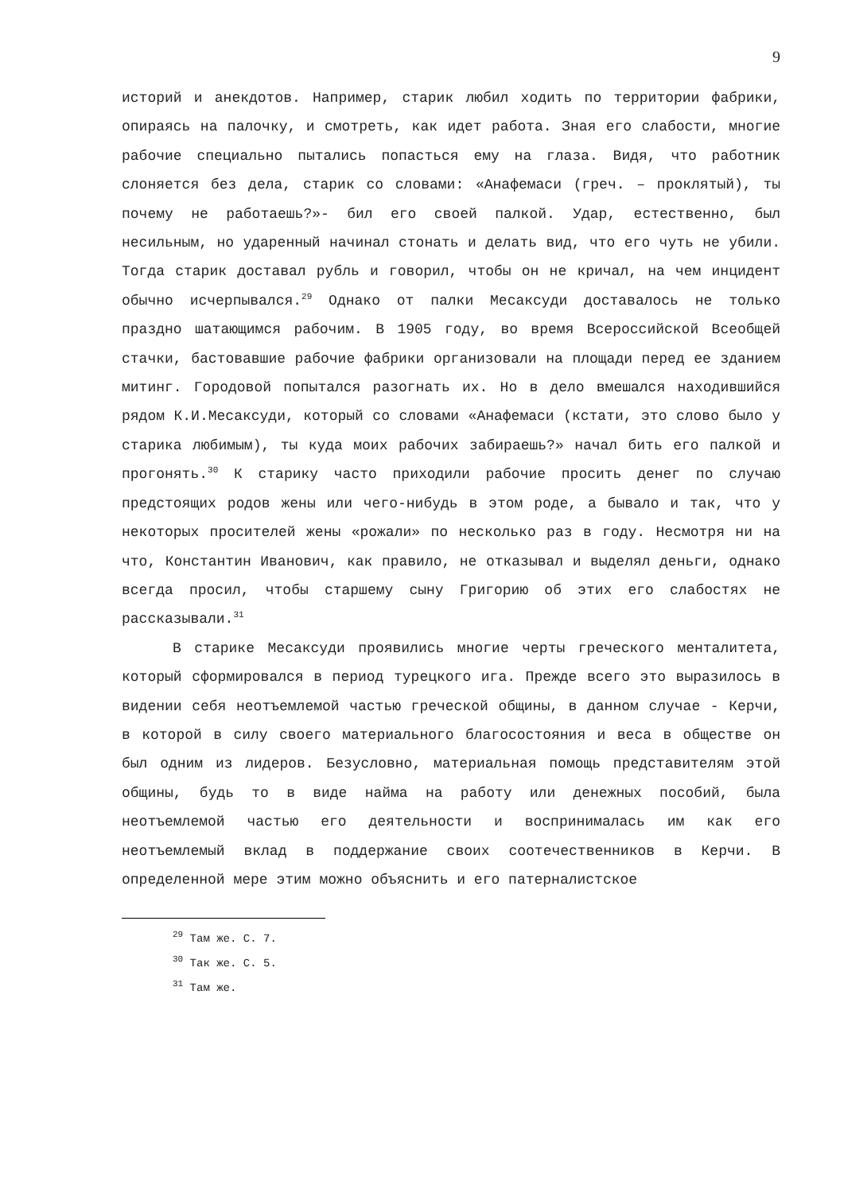9
историй и анекдотов. Например, старик любил ходить по территории фабрики, опираясь на палочку, и смотреть, как идет работа. Зная его слабости, многие рабочие специально пытались попасться ему на глаза. Видя, что работник слоняется без дела, старик со словами: «Анафемаси (греч. – проклятый), ты почему не работаешь?»- бил его своей палкой. Удар, естественно, был несильным, но ударенный начинал стонать и делать вид, что его чуть не убили. Тогда старик доставал рубль и говорил, чтобы он не кричал, на чем инцидент обычно исчерпывался.<sup>29</sup> Однако от палки Месаксуди доставалось не только праздно шатающимся рабочим. В 1905 году, во время Всероссийской Всеобщей стачки, бастовавшие рабочие фабрики организовали на площади перед ее зданием митинг. Городовой попытался разогнать их. Но в дело вмешался находившийся рядом К.И.Месаксуди, который со словами «Анафемаси (кстати, это слово было у старика любимым), ты куда моих рабочих забираешь?» начал бить его палкой и прогонять.<sup>30</sup> К старику часто приходили рабочие просить денег по случаю предстоящих родов жены или чего-нибудь в этом роде, а бывало и так, что у некоторых просителей жены «рожали» по несколько раз в году. Несмотря ни на что, Константин Иванович, как правило, не отказывал и выделял деньги, однако всегда просил, чтобы старшему сыну Григорию об этих его слабостях не рассказывали.<sup>31</sup>
В старике Месаксуди проявились многие черты греческого менталитета, который сформировался в период турецкого ига. Прежде всего это выразилось в видении себя неотъемлемой частью греческой общины, в данном случае - Керчи, в которой в силу своего материального благосостояния и веса в обществе он был одним из лидеров. Безусловно, материальная помощь представителям этой общины, будь то в виде найма на работу или денежных пособий, была неотъемлемой частью его деятельности и воспринималась им как его неотъемлемый вклад в поддержание своих соотечественников в Керчи. В определенной мере этим можно объяснить и его патерналистское
<sup>29</sup> Там же. С. 7.
<sup>30</sup> Так же. С. 5.
<sup>31</sup> Там же.